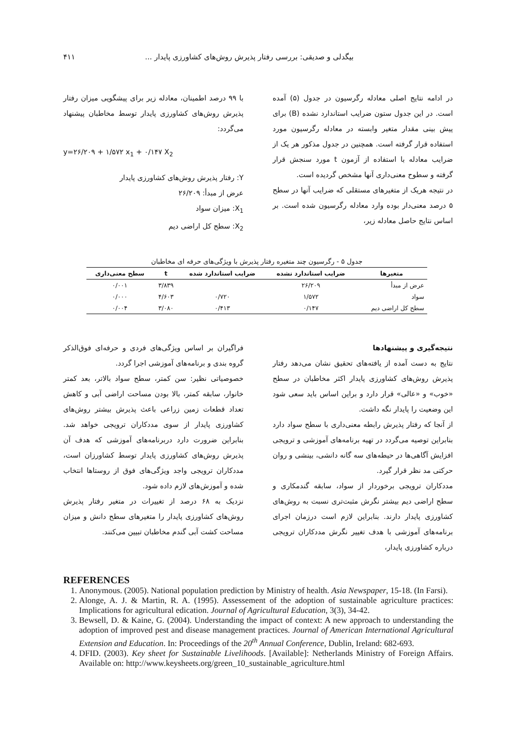بیگدلی و صدیقی: بررسی رفتار پذیرش روش‌های کشاورزی پایدار ... ۴۱۱
در ادامه نتایج اصلی معادله رگرسیون در جدول (۵) آمده است. در این جدول ستون ضرایب استاندارد نشده (B) برای پیش بینی مقدار متغیر وابسته در معادله رگرسیون مورد استفاده قرار گرفته است. همچنین در جدول مذکور هر یک از ضرایب معادله با استفاده از آزمون t مورد سنجش قرار گرفته و سطوح معنی‌داری آنها مشخص گردیده است.
در نتیجه هریک از متغیرهای مستقلی که ضرایب آنها در سطح ۵ درصد معنی‌دار بوده وارد معادله رگرسیون شده است. بر اساس نتایج حاصل معادله زیر،
با ۹۹ درصد اطمینان، معادله زیر برای پیشگویی میزان رفتار پذیرش روش‌های کشاورزی پایدار توسط مخاطبان پیشنهاد می‌گردد:
y=۲۶/۲۰۹ + ۱/۵۷۲ x<sub>1</sub> + ۰/۱۴۷ X<sub>2</sub>
Y: رفتار پذیرش روش‌های کشاورزی پایدار
عرض از مبدأ: ۲۶/۲۰۹
X<sub>1</sub>: میزان سواد
X<sub>2</sub>: سطح کل اراضی دیم
جدول ۵ - رگرسیون چند متغیره رفتار پذیرش با ویژگی‌های حرفه ای مخاطبان
| متغیرها | ضرایب استاندارد نشده | ضرایب استاندارد شده | t | سطح معنی‌داری |
| --- | --- | --- | --- | --- |
| عرض از مبدأ | ۲۶/۲۰۹ | | ۳/۸۳۹ | ۰/۰۰۱ |
| سواد | ۱/۵۷۲ | ۰/۷۲۰ | ۴/۶۰۳ | ۰/۰۰۰ |
| سطح کل اراضی دیم | ۰/۱۴۷ | ۰/۴۱۳ | ۳/۰۸۰ | ۰/۰۰۴ |
نتیجه‌گیری و پیشنهادها
نتایج به دست آمده از یافته‌های تحقیق نشان می‌دهد رفتار پذیرش روش‌های کشاورزی پایدار اکثر مخاطبان در سطح «خوب» و «عالی» قرار دارد و براین اساس باید سعی شود این وضعیت را پایدار نگه داشت.
از آنجا که رفتار پذیرش رابطه معنی‌داری با سطح سواد دارد بنابراین توصیه می‌گردد در تهیه برنامه‌های آموزشی و ترویجی افزایش آگاهی‌ها در حیطه‌های سه گانه دانشی، بینشی و روان حرکتی مد نظر قرار گیرد.
مددکاران ترویجی برخوردار از سواد، سابقه گندمکاری و سطح اراضی دیم بیشتر نگرش مثبت‌تری نسبت به روش‌های کشاورزی پایدار دارند. بنابراین لازم است درزمان اجرای برنامه‌های آموزشی با هدف تغییر نگرش مددکاران ترویجی درباره کشاورزی پایدار،
فراگیران بر اساس ویژگی‌های فردی و حرفه‌ای فوق‌الذکر گروه بندی و برنامه‌های آموزشی اجرا گردد.
خصوصیاتی نظیر: سن کمتر، سطح سواد بالاتر، بعد کمتر خانوار، سابقه کمتر، بالا بودن مساحت اراضی آبی و کاهش تعداد قطعات زمین زراعی باعث پذیرش بیشتر روش‌های کشاورزی پایدار از سوی مددکاران ترویجی خواهد شد. بنابراین ضرورت دارد دربرنامه‌های آموزشی که هدف آن پذیرش روش‌های کشاورزی پایدار توسط کشاورزان است، مددکاران ترویجی واجد ویژگی‌های فوق از روستاها انتخاب شده و آموزش‌های لازم داده شود.
نزدیک به ۶۸ درصد از تغییرات در متغیر رفتار پذیرش روش‌های کشاورزی پایدار را متغیرهای سطح دانش و میزان مساحت کشت آبی گندم مخاطبان تبیین می‌کنند.
REFERENCES
1. Anonymous. (2005). National population prediction by Ministry of health. Asia Newspaper, 15-18. (In Farsi).
2. Alonge, A. J. & Martin, R. A. (1995). Assessement of the adoption of sustainable agriculture practices: Implications for agricultural edication. Journal of Agricultural Education, 3(3), 34-42.
3. Bewsell, D. & Kaine, G. (2004). Understanding the impact of context: A new approach to understanding the adoption of improved pest and disease management practices. Journal of American International Agricultural Extension and Education. In: Proceedings of the 20<sup>th</sup> Annual Conference, Dublin, Ireland: 682-693.
4. DFID. (2003). Key sheet for Sustainable Livelihoods. [Available]: Netherlands Ministry of Foreign Affairs. Available on: http://www.keysheets.org/green_10_sustainable_agriculture.html